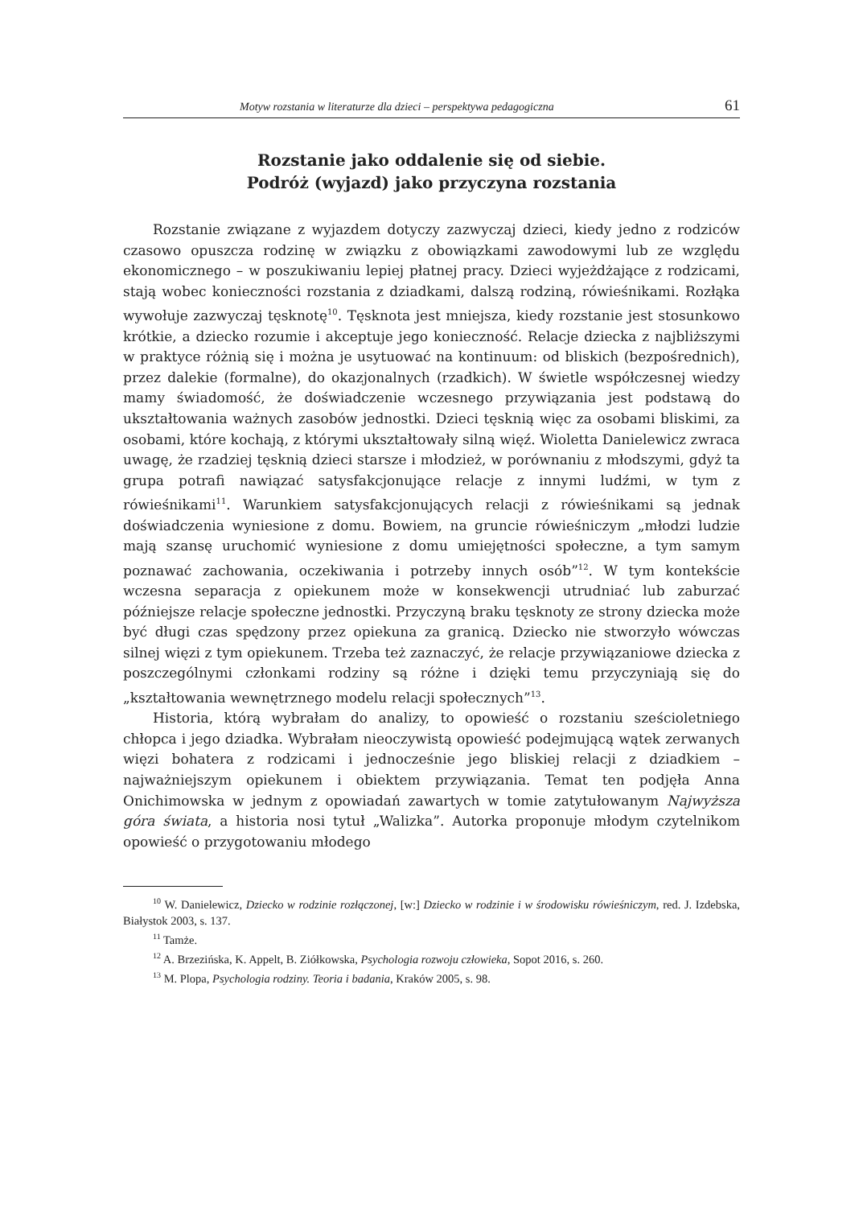Motyw rozstania w literaturze dla dzieci – perspektywa pedagogiczna 61
Rozstanie jako oddalenie się od siebie.
Podróż (wyjazd) jako przyczyna rozstania
Rozstanie związane z wyjazdem dotyczy zazwyczaj dzieci, kiedy jedno z rodziców czasowo opuszcza rodzinę w związku z obowiązkami zawodowymi lub ze względu ekonomicznego – w poszukiwaniu lepiej płatnej pracy. Dzieci wyjeżdżające z rodzicami, stają wobec konieczności rozstania z dziadkami, dalszą rodziną, rówieśnikami. Rozłąka wywołuje zazwyczaj tęsknotę<sup>10</sup>. Tęsknota jest mniejsza, kiedy rozstanie jest stosunkowo krótkie, a dziecko rozumie i akceptuje jego konieczność. Relacje dziecka z najbliższymi w praktyce różnią się i można je usytuować na kontinuum: od bliskich (bezpośrednich), przez dalekie (formalne), do okazjonalnych (rzadkich). W świetle współczesnej wiedzy mamy świadomość, że doświadczenie wczesnego przywiązania jest podstawą do ukształtowania ważnych zasobów jednostki. Dzieci tęsknią więc za osobami bliskimi, za osobami, które kochają, z którymi ukształtowały silną więź. Wioletta Danielewicz zwraca uwagę, że rzadziej tęsknią dzieci starsze i młodzież, w porównaniu z młodszymi, gdyż ta grupa potrafi nawiązać satysfakcjonujące relacje z innymi ludźmi, w tym z rówieśnikami<sup>11</sup>. Warunkiem satysfakcjonujących relacji z rówieśnikami są jednak doświadczenia wyniesione z domu. Bowiem, na gruncie rówieśniczym „młodzi ludzie mają szansę uruchomić wyniesione z domu umiejętności społeczne, a tym samym poznawać zachowania, oczekiwania i potrzeby innych osób”<sup>12</sup>. W tym kontekście wczesna separacja z opiekunem może w konsekwencji utrudniać lub zaburzać późniejsze relacje społeczne jednostki. Przyczyną braku tęsknoty ze strony dziecka może być długi czas spędzony przez opiekuna za granicą. Dziecko nie stworzyło wówczas silnej więzi z tym opiekunem. Trzeba też zaznaczyć, że relacje przywiązaniowe dziecka z poszczególnymi członkami rodziny są różne i dzięki temu przyczyniają się do „kształtowania wewnętrznego modelu relacji społecznych”<sup>13</sup>.
Historia, którą wybrałam do analizy, to opowieść o rozstaniu sześcioletniego chłopca i jego dziadka. Wybrałam nieoczywistą opowieść podejmującą wątek zerwanych więzi bohatera z rodzicami i jednocześnie jego bliskiej relacji z dziadkiem – najważniejszym opiekunem i obiektem przywiązania. Temat ten podjęła Anna Onichimowska w jednym z opowiadań zawartych w tomie zatytułowanym Najwyższa góra świata, a historia nosi tytuł „Walizka”. Autorka proponuje młodym czytelnikom opowieść o przygotowaniu młodego
<sup>10</sup> W. Danielewicz, Dziecko w rodzinie rozłączonej, [w:] Dziecko w rodzinie i w środowisku rówieśniczym, red. J. Izdebska, Białystok 2003, s. 137.
<sup>11</sup> Tamże.
<sup>12</sup> A. Brzezińska, K. Appelt, B. Ziółkowska, Psychologia rozwoju człowieka, Sopot 2016, s. 260.
<sup>13</sup> M. Plopa, Psychologia rodziny. Teoria i badania, Kraków 2005, s. 98.